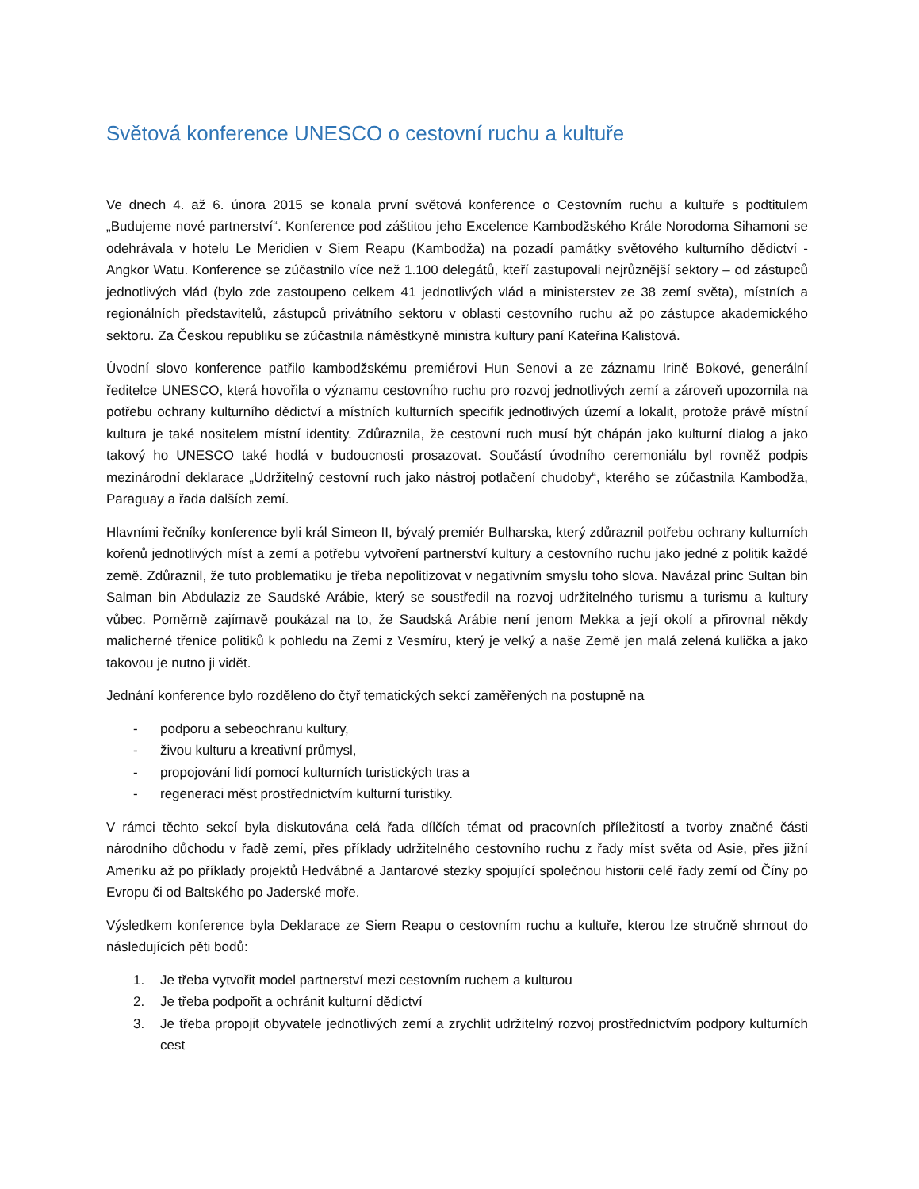Světová konference UNESCO o cestovní ruchu a kultuře
Ve dnech 4. až 6. února 2015 se konala první světová konference o Cestovním ruchu a kultuře s podtitulem „Budujeme nové partnerství“. Konference pod záštitou jeho Excelence Kambodžského Krále Norodoma Sihamoni se odehrávala v hotelu Le Meridien v Siem Reapu (Kambodža) na pozadí památky světového kulturního dědictví - Angkor Watu. Konference se zúčastnilo více než 1.100 delegátů, kteří zastupovali nejrůznější sektory – od zástupců jednotlivých vlád (bylo zde zastoupeno celkem 41 jednotlivých vlád a ministerstev ze 38 zemí světa), místních a regionálních představitelů, zástupců privátního sektoru v oblasti cestovního ruchu až po zástupce akademického sektoru. Za Českou republiku se zúčastnila náměstkyně ministra kultury paní Kateřina Kalistová.
Úvodní slovo konference patřilo kambodžskému premiérovi Hun Senovi a ze záznamu Irině Bokové, generální ředitelce UNESCO, která hovořila o významu cestovního ruchu pro rozvoj jednotlivých zemí a zároveň upozornila na potřebu ochrany kulturního dědictví a místních kulturních specifik jednotlivých území a lokalit, protože právě místní kultura je také nositelem místní identity. Zdůraznila, že cestovní ruch musí být chápán jako kulturní dialog a jako takový ho UNESCO také hodlá v budoucnosti prosazovat. Součástí úvodního ceremoniálu byl rovněž podpis mezinárodní deklarace „Udržitelný cestovní ruch jako nástroj potlačení chudoby“, kterého se zúčastnila Kambodža, Paraguay a řada dalších zemí.
Hlavními řečníky konference byli král Simeon II, bývalý premiér Bulharska, který zdůraznil potřebu ochrany kulturních kořenů jednotlivých míst a zemí a potřebu vytvoření partnerství kultury a cestovního ruchu jako jedné z politik každé země. Zdůraznil, že tuto problematiku je třeba nepolitizovat v negativním smyslu toho slova. Navázal princ Sultan bin Salman bin Abdulaziz ze Saudské Arábie, který se soustředil na rozvoj udržitelného turismu a turismu a kultury vůbec. Poměrně zajímavě poukázal na to, že Saudská Arábie není jenom Mekka a její okolí a přirovnal někdy malicherné třenice politiků k pohledu na Zemi z Vesmíru, který je velký a naše Země jen malá zelená kulička a jako takovou je nutno ji vidět.
Jednání konference bylo rozděleno do čtyř tematických sekcí zaměřených na postupně na
- podporu a sebeochranu kultury,
- živou kulturu a kreativní průmysl,
- propojování lidí pomocí kulturních turistických tras a
- regeneraci měst prostřednictvím kulturní turistiky.
V rámci těchto sekcí byla diskutována celá řada dílčích témat od pracovních příležitostí a tvorby značné části národního důchodu v řadě zemí, přes příklady udržitelného cestovního ruchu z řady míst světa od Asie, přes jižní Ameriku až po příklady projektů Hedvábné a Jantarové stezky spojující společnou historii celé řady zemí od Číny po Evropu či od Baltského po Jaderské moře.
Výsledkem konference byla Deklarace ze Siem Reapu o cestovním ruchu a kultuře, kterou lze stručně shrnout do následujících pěti bodů:
1. Je třeba vytvořit model partnerství mezi cestovním ruchem a kulturou
2. Je třeba podpořit a ochránit kulturní dědictví
3. Je třeba propojit obyvatele jednotlivých zemí a zrychlit udržitelný rozvoj prostřednictvím podpory kulturních cest